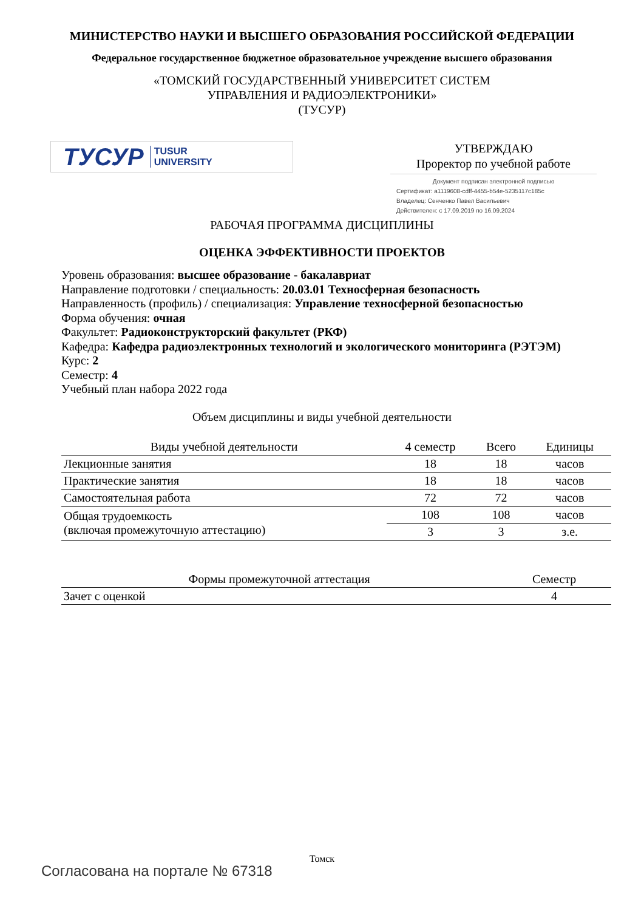МИНИСТЕРСТВО НАУКИ И ВЫСШЕГО ОБРАЗОВАНИЯ РОССИЙСКОЙ ФЕДЕРАЦИИ
Федеральное государственное бюджетное образовательное учреждение высшего образования
«ТОМСКИЙ ГОСУДАРСТВЕННЫЙ УНИВЕРСИТЕТ СИСТЕМ
УПРАВЛЕНИЯ И РАДИОЭЛЕКТРОНИКИ»
(ТУСУР)
ТУСУР TUSUR
UNIVERSITY
УТВЕРЖДАЮ
Проректор по учебной работе
Документ подписан электронной подписью
Сертификат: a1119608-cdff-4455-b54e-5235117c185c
Владелец: Сенченко Павел Васильевич
Действителен: с 17.09.2019 по 16.09.2024
РАБОЧАЯ ПРОГРАММА ДИСЦИПЛИНЫ
ОЦЕНКА ЭФФЕКТИВНОСТИ ПРОЕКТОВ
Уровень образования: высшее образование - бакалавриат
Направление подготовки / специальность: 20.03.01 Техносферная безопасность
Направленность (профиль) / специализация: Управление техносферной безопасностью
Форма обучения: очная
Факультет: Радиоконструкторский факультет (РКФ)
Кафедра: Кафедра радиоэлектронных технологий и экологического мониторинга (РЭТЭМ)
Курс: 2
Семестр: 4
Учебный план набора 2022 года
Объем дисциплины и виды учебной деятельности
| Виды учебной деятельности | 4 семестр | Всего | Единицы |
| --- | --- | --- | --- |
| Лекционные занятия | 18 | 18 | часов |
| Практические занятия | 18 | 18 | часов |
| Самостоятельная работа | 72 | 72 | часов |
| Общая трудоемкость (включая промежуточную аттестацию) | 108 | 108 | часов |
| | 3 | 3 | з.е. |
| Формы промежуточной аттестация | Семестр |
| --- | --- |
| Зачет с оценкой | 4 |
Томск
Согласована на портале № 67318